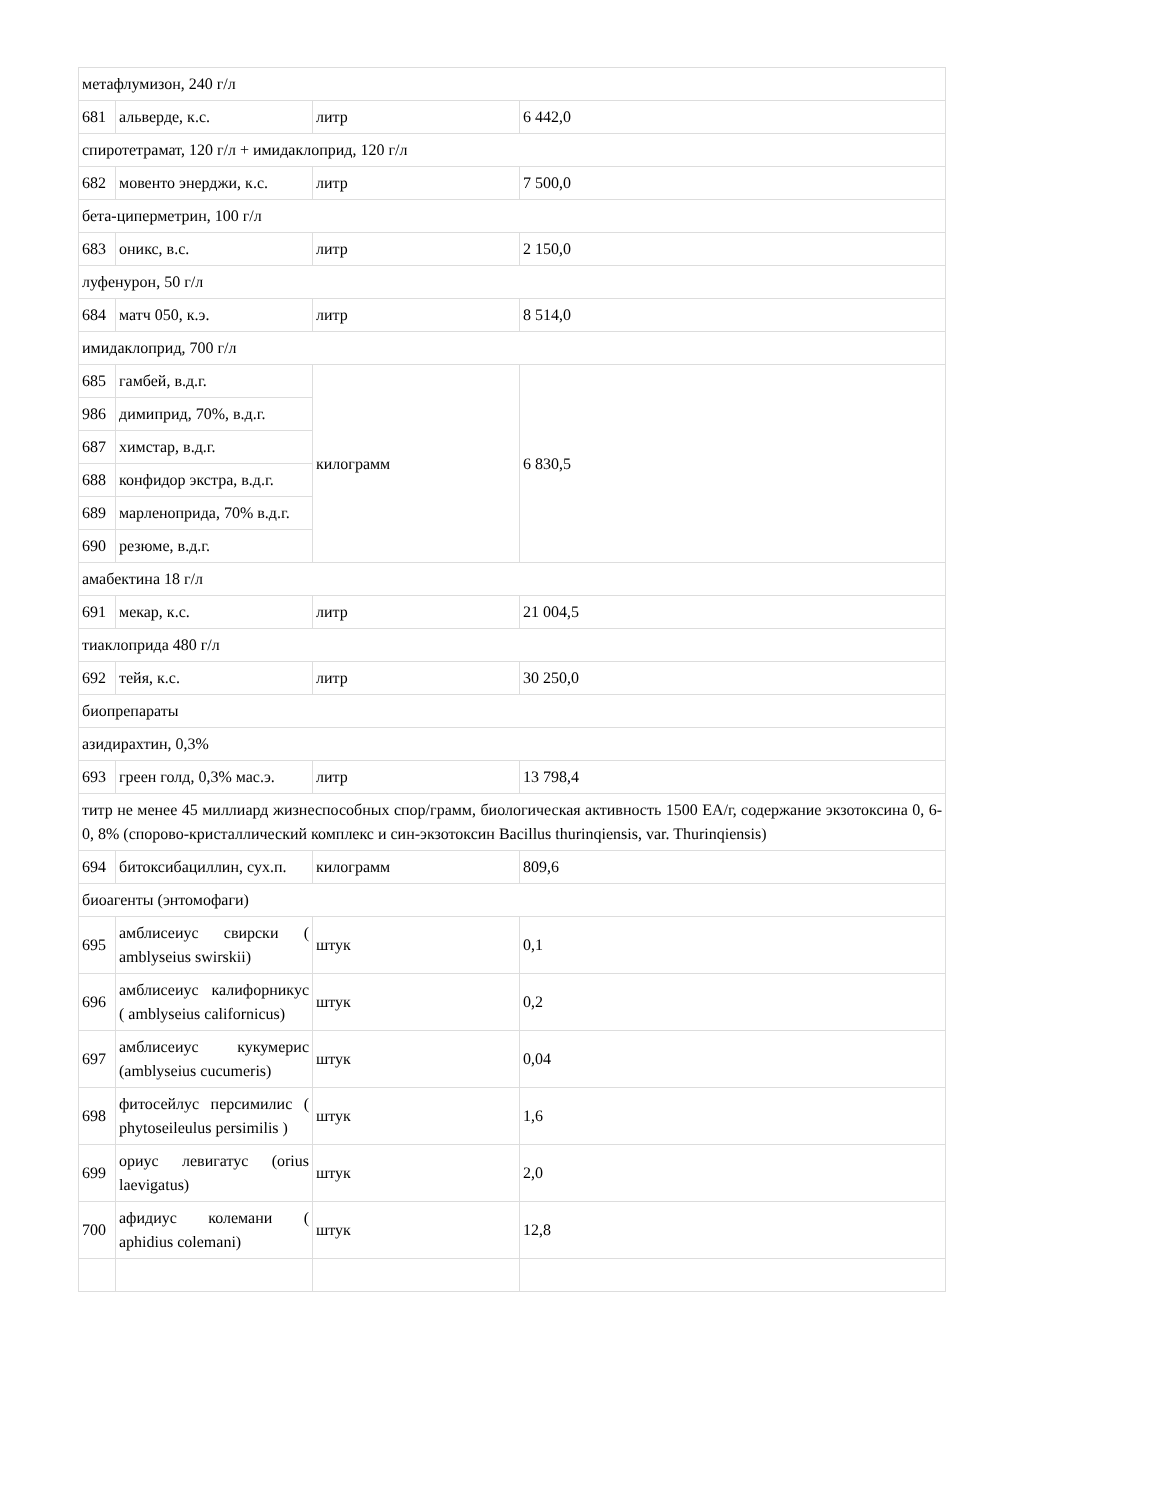| метафлумизон, 240 г/л | | | |
| 681 | альверде, к.с. | литр | 6 442,0 |
| спиротетрамат, 120 г/л + имидаклоприд, 120 г/л | | | |
| 682 | мовенто энерджи, к.с. | литр | 7 500,0 |
| бета-циперметрин, 100 г/л | | | |
| 683 | оникс, в.с. | литр | 2 150,0 |
| луфенурон, 50 г/л | | | |
| 684 | матч 050, к.э. | литр | 8 514,0 |
| имидаклоприд, 700 г/л | | | |
| 685 | гамбей, в.д.г. | килограмм | 6 830,5 |
| 986 | димиприд, 70%, в.д.г. | | |
| 687 | химстар, в.д.г. | | |
| 688 | конфидор экстра, в.д.г. | | |
| 689 | марленоприда, 70% в.д.г. | | |
| 690 | резюме, в.д.г. | | |
| амабектина 18 г/л | | | |
| 691 | мекар, к.с. | литр | 21 004,5 |
| тиаклоприда 480 г/л | | | |
| 692 | тейя, к.с. | литр | 30 250,0 |
| биопрепараты | | | |
| азидирахтин, 0,3% | | | |
| 693 | греен голд, 0,3% мас.э. | литр | 13 798,4 |
| титр не менее 45 миллиард жизнеспособных спор/грамм, биологическая активность 1500 ЕА/г, содержание экзотоксина 0, 6-0, 8% (спорово-кристаллический комплекс и син-экзотоксин Bacillus thurinqiensis, var. Thurinqiensis) | | | |
| 694 | битоксибациллин, сух.п. | килограмм | 809,6 |
| биоагенты (энтомофаги) | | | |
| 695 | амблисеиус свирски ( amblyseius swirskii) | штук | 0,1 |
| 696 | амблисеиус калифорникус ( amblyseius californicus) | штук | 0,2 |
| 697 | амблисеиус кукумерис (amblyseius cucumeris) | штук | 0,04 |
| 698 | фитосейлус персимилис ( phytoseileulus persimilis ) | штук | 1,6 |
| 699 | ориус левигатус (orius laevigatus) | штук | 2,0 |
| 700 | афидиус колемани ( aphidius colemani) | штук | 12,8 |